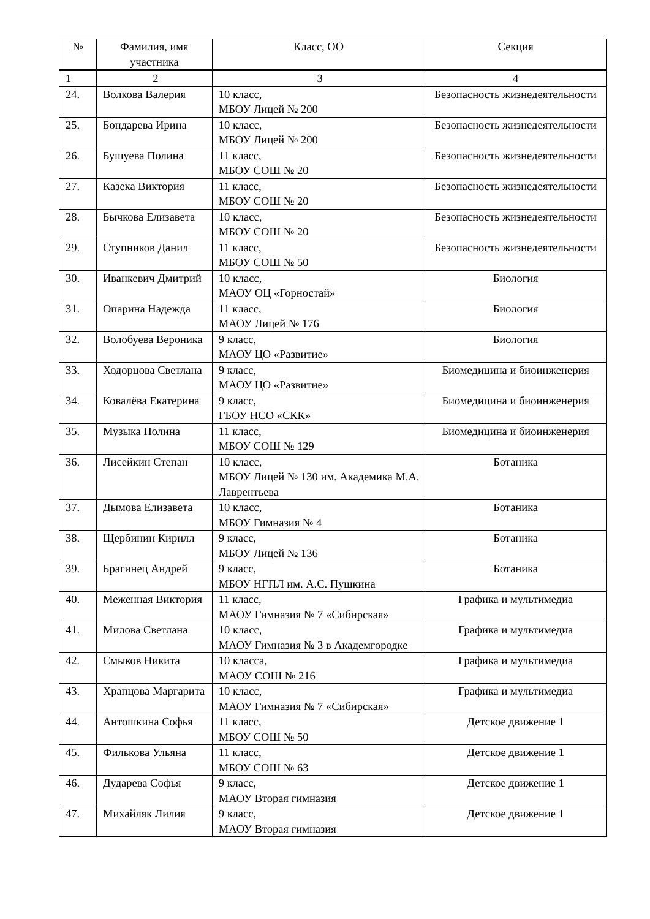| № | Фамилия, имя участника | Класс, ОО | Секция |
| --- | --- | --- | --- |
| 1 | 2 | 3 | 4 |
| 24. | Волкова Валерия | 10 класс, МБОУ Лицей № 200 | Безопасность жизнедеятельности |
| 25. | Бондарева Ирина | 10 класс, МБОУ Лицей № 200 | Безопасность жизнедеятельности |
| 26. | Бушуева Полина | 11 класс, МБОУ СОШ № 20 | Безопасность жизнедеятельности |
| 27. | Казека Виктория | 11 класс, МБОУ СОШ № 20 | Безопасность жизнедеятельности |
| 28. | Бычкова Елизавета | 10 класс, МБОУ СОШ № 20 | Безопасность жизнедеятельности |
| 29. | Ступников Данил | 11 класс, МБОУ СОШ № 50 | Безопасность жизнедеятельности |
| 30. | Иванкевич Дмитрий | 10 класс, МАОУ ОЦ «Горностай» | Биология |
| 31. | Опарина Надежда | 11 класс, МАОУ Лицей № 176 | Биология |
| 32. | Волобуева Вероника | 9 класс, МАОУ ЦО «Развитие» | Биология |
| 33. | Ходорцова Светлана | 9 класс, МАОУ ЦО «Развитие» | Биомедицина и биоинженерия |
| 34. | Ковалёва Екатерина | 9 класс, ГБОУ НСО «СКК» | Биомедицина и биоинженерия |
| 35. | Музыка Полина | 11 класс, МБОУ СОШ № 129 | Биомедицина и биоинженерия |
| 36. | Лисейкин Степан | 10 класс, МБОУ Лицей № 130 им. Академика М.А. Лаврентьева | Ботаника |
| 37. | Дымова Елизавета | 10 класс, МБОУ Гимназия № 4 | Ботаника |
| 38. | Щербинин Кирилл | 9 класс, МБОУ Лицей № 136 | Ботаника |
| 39. | Брагинец Андрей | 9 класс, МБОУ НГПЛ им. А.С. Пушкина | Ботаника |
| 40. | Меженная Виктория | 11 класс, МАОУ Гимназия № 7 «Сибирская» | Графика и мультимедиа |
| 41. | Милова Светлана | 10 класс, МАОУ Гимназия № 3 в Академгородке | Графика и мультимедиа |
| 42. | Смыков Никита | 10 класса, МАОУ СОШ № 216 | Графика и мультимедиа |
| 43. | Храпцова Маргарита | 10 класс, МАОУ Гимназия № 7 «Сибирская» | Графика и мультимедиа |
| 44. | Антошкина Софья | 11 класс, МБОУ СОШ № 50 | Детское движение 1 |
| 45. | Филькова Ульяна | 11 класс, МБОУ СОШ № 63 | Детское движение 1 |
| 46. | Дударева Софья | 9 класс, МАОУ Вторая гимназия | Детское движение 1 |
| 47. | Михайляк Лилия | 9 класс, МАОУ Вторая гимназия | Детское движение 1 |